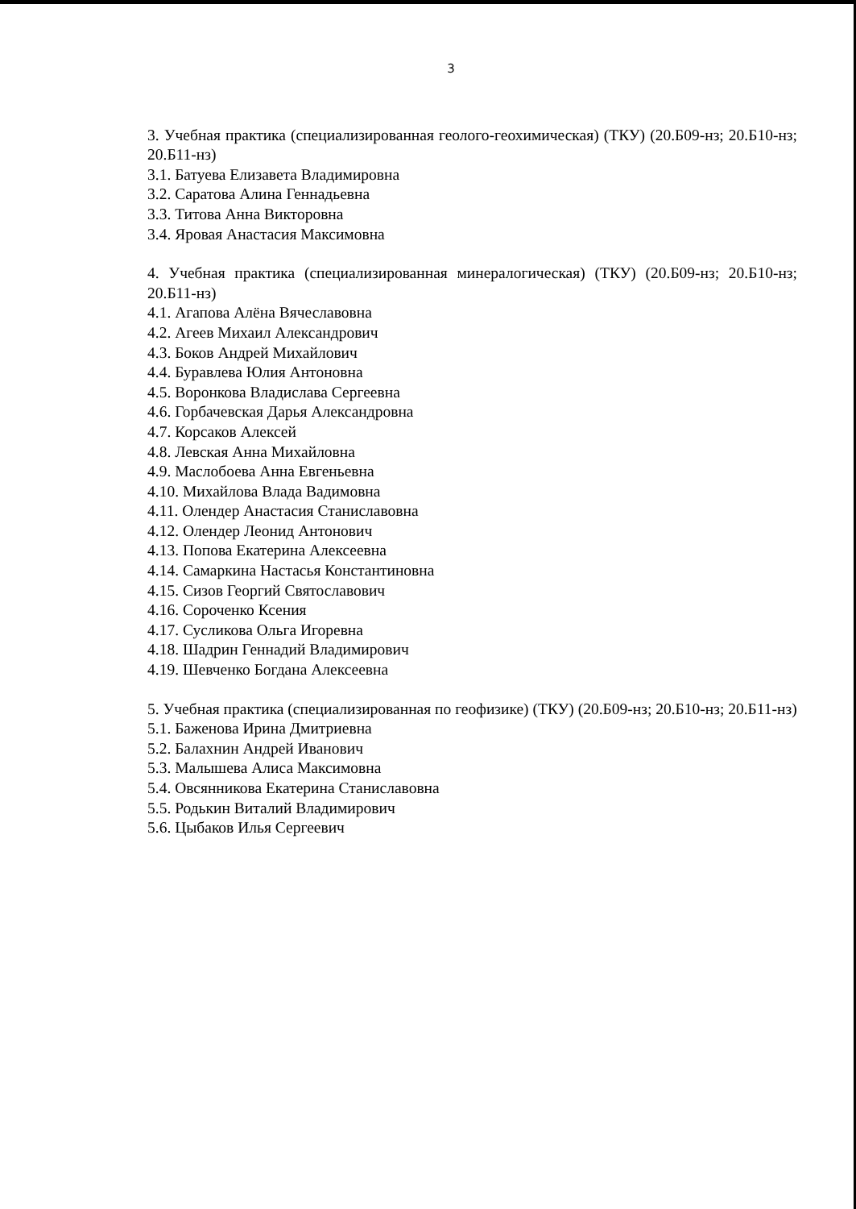3
3. Учебная практика (специализированная геолого-геохимическая) (ТКУ) (20.Б09-нз; 20.Б10-нз; 20.Б11-нз)
3.1. Батуева Елизавета Владимировна
3.2. Саратова Алина Геннадьевна
3.3. Титова Анна Викторовна
3.4. Яровая Анастасия Максимовна
4. Учебная практика (специализированная минералогическая) (ТКУ) (20.Б09-нз; 20.Б10-нз; 20.Б11-нз)
4.1. Агапова Алёна Вячеславовна
4.2. Агеев Михаил Александрович
4.3. Боков Андрей Михайлович
4.4. Буравлева Юлия Антоновна
4.5. Воронкова Владислава Сергеевна
4.6. Горбачевская Дарья Александровна
4.7. Корсаков Алексей
4.8. Левская Анна Михайловна
4.9. Маслобоева Анна Евгеньевна
4.10. Михайлова Влада Вадимовна
4.11. Олендер Анастасия Станиславовна
4.12. Олендер Леонид Антонович
4.13. Попова Екатерина Алексеевна
4.14. Самаркина Настасья Константиновна
4.15. Сизов Георгий Святославович
4.16. Сороченко Ксения
4.17. Сусликова Ольга Игоревна
4.18. Шадрин Геннадий Владимирович
4.19. Шевченко Богдана Алексеевна
5. Учебная практика (специализированная по геофизике) (ТКУ) (20.Б09-нз; 20.Б10-нз; 20.Б11-нз)
5.1. Баженова Ирина Дмитриевна
5.2. Балахнин Андрей Иванович
5.3. Малышева Алиса Максимовна
5.4. Овсянникова Екатерина Станиславовна
5.5. Родькин Виталий Владимирович
5.6. Цыбаков Илья Сергеевич